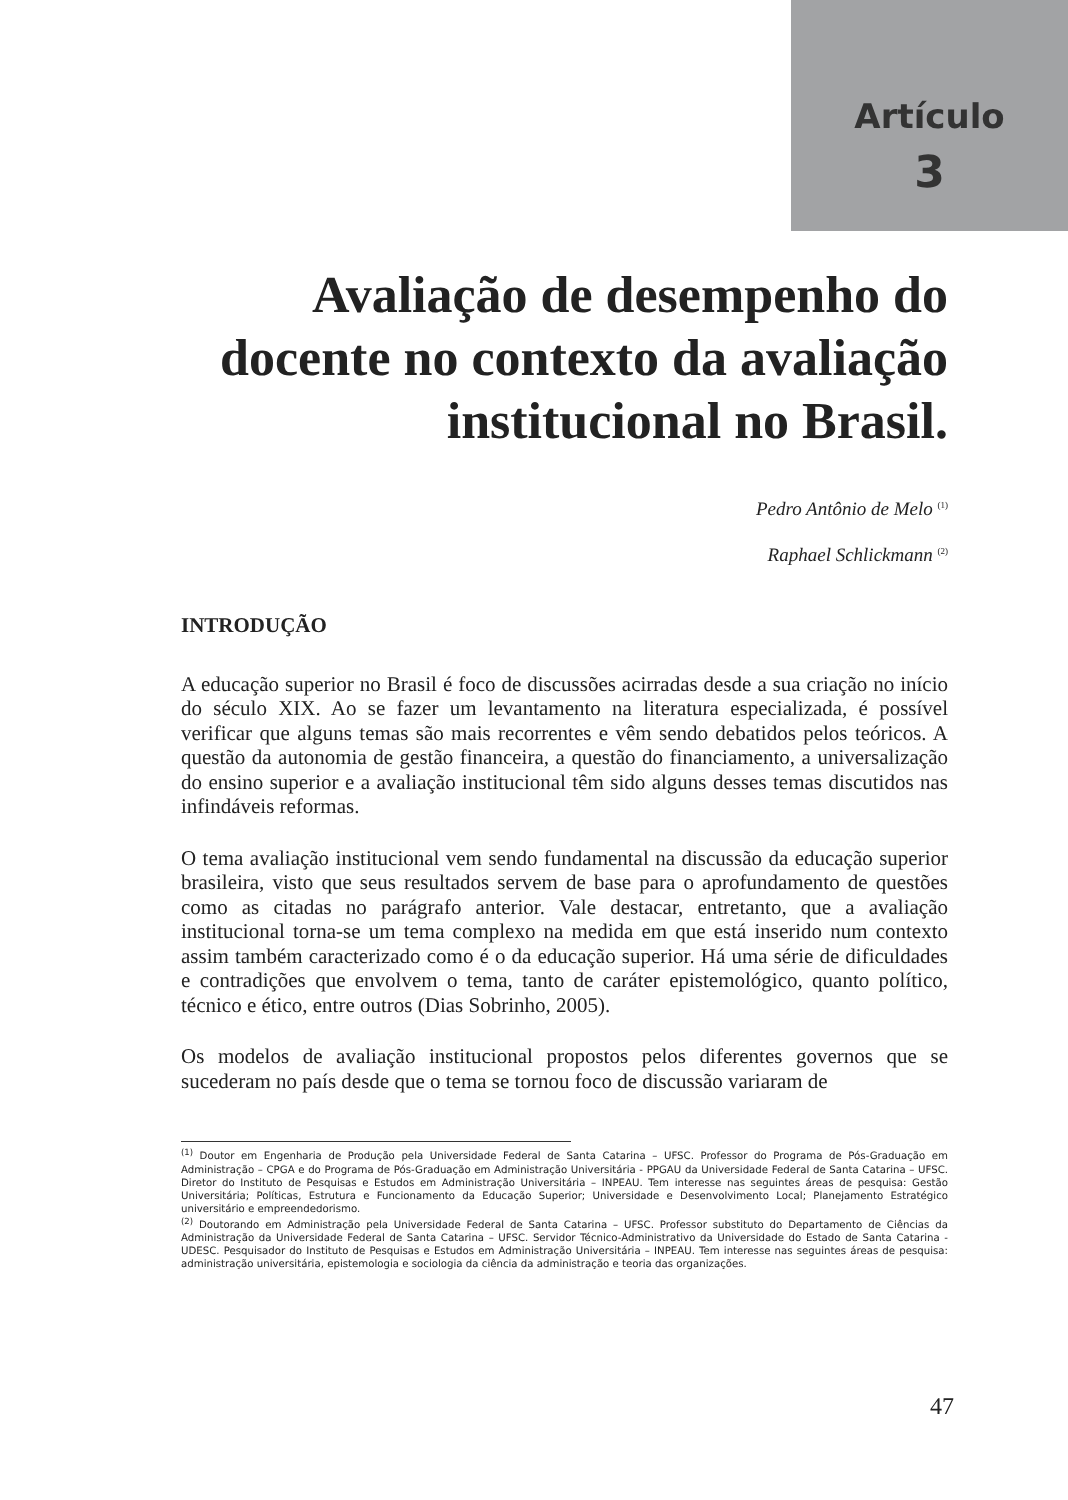Artículo
3
Avaliação de desempenho do docente no contexto da avaliação institucional no Brasil.
Pedro Antônio de Melo <sup>(1)</sup>
Raphael Schlickmann <sup>(2)</sup>
INTRODUÇÃO
A educação superior no Brasil é foco de discussões acirradas desde a sua criação no início do século XIX. Ao se fazer um levantamento na literatura especializada, é possível verificar que alguns temas são mais recorrentes e vêm sendo debatidos pelos teóricos. A questão da autonomia de gestão financeira, a questão do financiamento, a universalização do ensino superior e a avaliação institucional têm sido alguns desses temas discutidos nas infindáveis reformas.
O tema avaliação institucional vem sendo fundamental na discussão da educação superior brasileira, visto que seus resultados servem de base para o aprofundamento de questões como as citadas no parágrafo anterior. Vale destacar, entretanto, que a avaliação institucional torna-se um tema complexo na medida em que está inserido num contexto assim também caracterizado como é o da educação superior. Há uma série de dificuldades e contradições que envolvem o tema, tanto de caráter epistemológico, quanto político, técnico e ético, entre outros (Dias Sobrinho, 2005).
Os modelos de avaliação institucional propostos pelos diferentes governos que se sucederam no país desde que o tema se tornou foco de discussão variaram de
<sup>(1)</sup> Doutor em Engenharia de Produção pela Universidade Federal de Santa Catarina – UFSC. Professor do Programa de Pós-Graduação em Administração – CPGA e do Programa de Pós-Graduação em Administração Universitária - PPGAU da Universidade Federal de Santa Catarina – UFSC. Diretor do Instituto de Pesquisas e Estudos em Administração Universitária – INPEAU. Tem interesse nas seguintes áreas de pesquisa: Gestão Universitária; Políticas, Estrutura e Funcionamento da Educação Superior; Universidade e Desenvolvimento Local; Planejamento Estratégico universitário e empreendedorismo.
<sup>(2)</sup> Doutorando em Administração pela Universidade Federal de Santa Catarina – UFSC. Professor substituto do Departamento de Ciências da Administração da Universidade Federal de Santa Catarina – UFSC. Servidor Técnico-Administrativo da Universidade do Estado de Santa Catarina - UDESC. Pesquisador do Instituto de Pesquisas e Estudos em Administração Universitária – INPEAU. Tem interesse nas seguintes áreas de pesquisa: administração universitária, epistemologia e sociologia da ciência da administração e teoria das organizações.
47